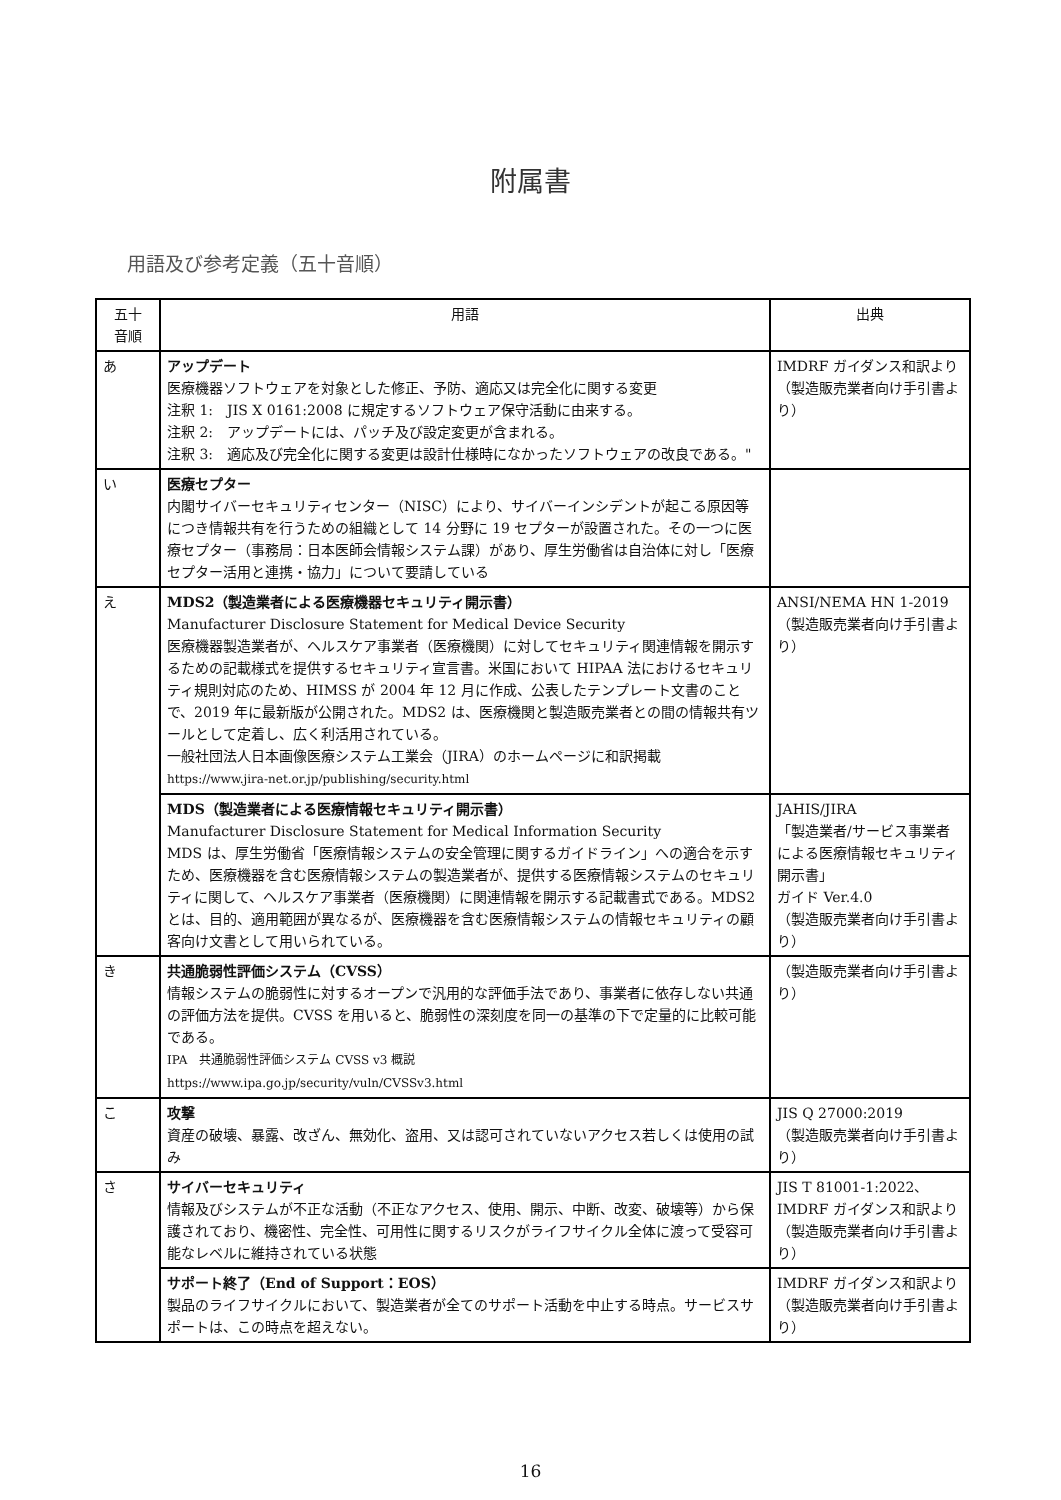附属書
用語及び参考定義（五十音順）
| 五十 音順 | 用語 | 出典 |
| --- | --- | --- |
| あ | アップデート 医療機器ソフトウェアを対象とした修正、予防、適応又は完全化に関する変更 注釈 1: JIS X 0161:2008 に規定するソフトウェア保守活動に由来する。 注釈 2: アップデートには、パッチ及び設定変更が含まれる。 注釈 3: 適応及び完全化に関する変更は設計仕様時になかったソフトウェアの改良である。" | IMDRF ガイダンス和訳より （製造販売業者向け手引書より） |
| い | 医療セプター 内閣サイバーセキュリティセンター（NISC）により、サイバーインシデントが起こる原因等につき情報共有を行うための組織として 14 分野に 19 セプターが設置された。その一つに医療セプター（事務局：日本医師会情報システム課）があり、厚生労働省は自治体に対し「医療セプター活用と連携・協力」について要請している | |
| え | MDS2（製造業者による医療機器セキュリティ開示書） Manufacturer Disclosure Statement for Medical Device Security 医療機器製造業者が、ヘルスケア事業者（医療機関）に対してセキュリティ関連情報を開示するための記載様式を提供するセキュリティ宣言書。米国において HIPAA 法におけるセキュリティ規則対応のため、HIMSS が 2004 年 12 月に作成、公表したテンプレート文書のことで、2019 年に最新版が公開された。MDS2 は、医療機関と製造販売業者との間の情報共有ツールとして定着し、広く利活用されている。 一般社団法人日本画像医療システム工業会（JIRA）のホームページに和訳掲載 https://www.jira-net.or.jp/publishing/security.html | ANSI/NEMA HN 1-2019 （製造販売業者向け手引書より） |
| | MDS（製造業者による医療情報セキュリティ開示書） Manufacturer Disclosure Statement for Medical Information Security MDS は、厚生労働省「医療情報システムの安全管理に関するガイドライン」への適合を示すため、医療機器を含む医療情報システムの製造業者が、提供する医療情報システムのセキュリティに関して、ヘルスケア事業者（医療機関）に関連情報を開示する記載書式である。MDS2 とは、目的、適用範囲が異なるが、医療機器を含む医療情報システムの情報セキュリティの顧客向け文書として用いられている。 | JAHIS/JIRA 「製造業者/サービス事業者による医療情報セキュリティ開示書」 ガイド Ver.4.0 （製造販売業者向け手引書より） |
| き | 共通脆弱性評価システム（CVSS） 情報システムの脆弱性に対するオープンで汎用的な評価手法であり、事業者に依存しない共通の評価方法を提供。CVSS を用いると、脆弱性の深刻度を同一の基準の下で定量的に比較可能である。 IPA 共通脆弱性評価システム CVSS v3 概説 https://www.ipa.go.jp/security/vuln/CVSSv3.html | （製造販売業者向け手引書より） |
| こ | 攻撃 資産の破壊、暴露、改ざん、無効化、盗用、又は認可されていないアクセス若しくは使用の試み | JIS Q 27000:2019 （製造販売業者向け手引書より） |
| さ | サイバーセキュリティ 情報及びシステムが不正な活動（不正なアクセス、使用、開示、中断、改変、破壊等）から保護されており、機密性、完全性、可用性に関するリスクがライフサイクル全体に渡って受容可能なレベルに維持されている状態 | JIS T 81001-1:2022、IMDRF ガイダンス和訳より（製造販売業者向け手引書より） |
| | サポート終了（End of Support：EOS） 製品のライフサイクルにおいて、製造業者が全てのサポート活動を中止する時点。サービスサポートは、この時点を超えない。 | IMDRF ガイダンス和訳より（製造販売業者向け手引書より） |
16